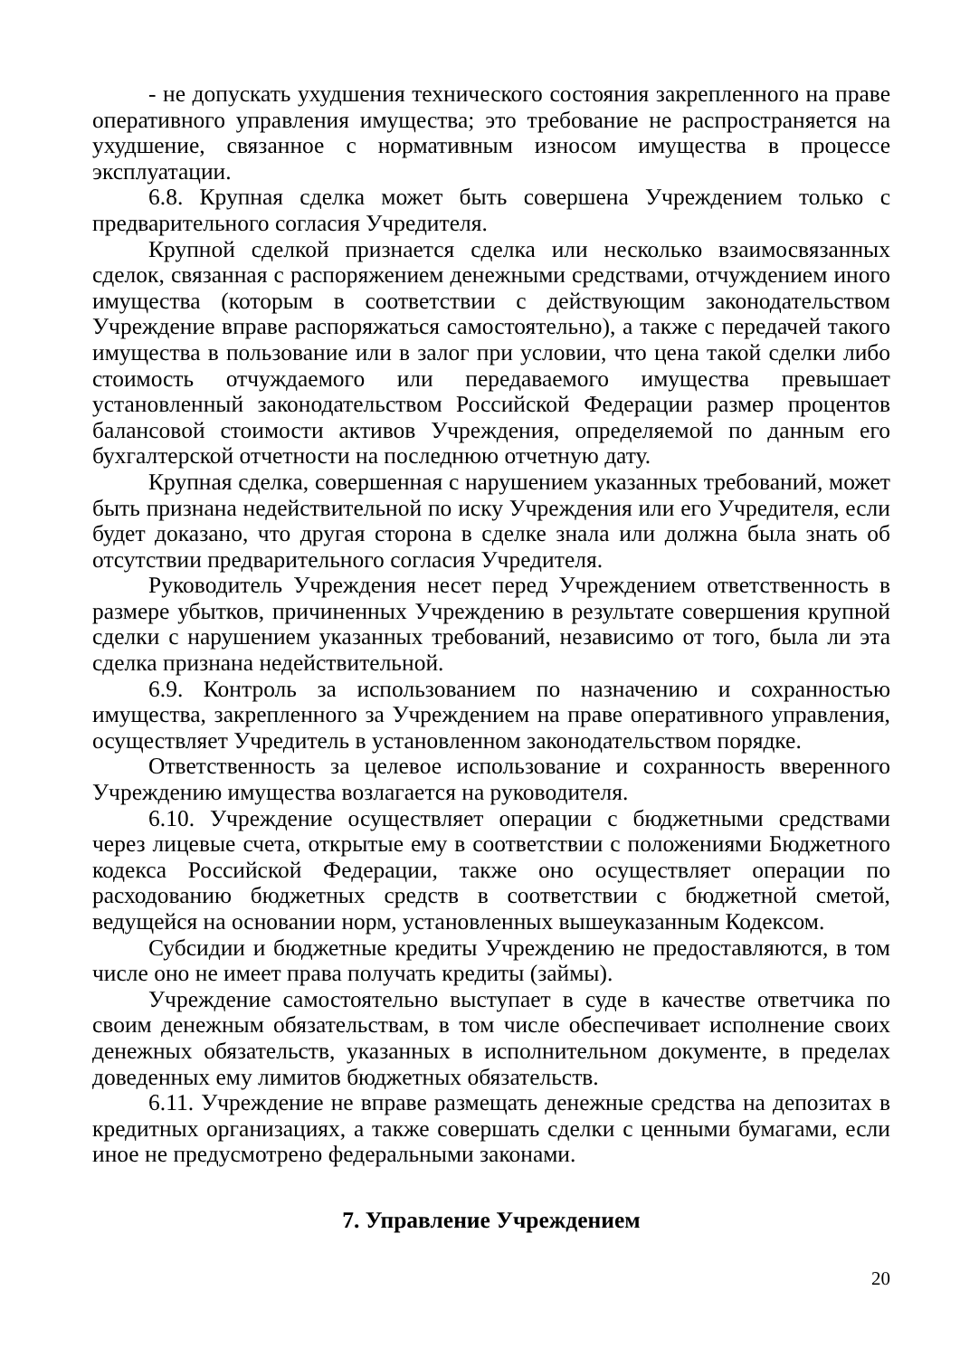- не допускать ухудшения технического состояния закрепленного на праве оперативного управления имущества; это требование не распространяется на ухудшение, связанное с нормативным износом имущества в процессе эксплуатации.
6.8. Крупная сделка может быть совершена Учреждением только с предварительного согласия Учредителя.
Крупной сделкой признается сделка или несколько взаимосвязанных сделок, связанная с распоряжением денежными средствами, отчуждением иного имущества (которым в соответствии с действующим законодательством Учреждение вправе распоряжаться самостоятельно), а также с передачей такого имущества в пользование или в залог при условии, что цена такой сделки либо стоимость отчуждаемого или передаваемого имущества превышает установленный законодательством Российской Федерации размер процентов балансовой стоимости активов Учреждения, определяемой по данным его бухгалтерской отчетности на последнюю отчетную дату.
Крупная сделка, совершенная с нарушением указанных требований, может быть признана недействительной по иску Учреждения или его Учредителя, если будет доказано, что другая сторона в сделке знала или должна была знать об отсутствии предварительного согласия Учредителя.
Руководитель Учреждения несет перед Учреждением ответственность в размере убытков, причиненных Учреждению в результате совершения крупной сделки с нарушением указанных требований, независимо от того, была ли эта сделка признана недействительной.
6.9. Контроль за использованием по назначению и сохранностью имущества, закрепленного за Учреждением на праве оперативного управления, осуществляет Учредитель в установленном законодательством порядке.
Ответственность за целевое использование и сохранность вверенного Учреждению имущества возлагается на руководителя.
6.10. Учреждение осуществляет операции с бюджетными средствами через лицевые счета, открытые ему в соответствии с положениями Бюджетного кодекса Российской Федерации, также оно осуществляет операции по расходованию бюджетных средств в соответствии с бюджетной сметой, ведущейся на основании норм, установленных вышеуказанным Кодексом.
Субсидии и бюджетные кредиты Учреждению не предоставляются, в том числе оно не имеет права получать кредиты (займы).
Учреждение самостоятельно выступает в суде в качестве ответчика по своим денежным обязательствам, в том числе обеспечивает исполнение своих денежных обязательств, указанных в исполнительном документе, в пределах доведенных ему лимитов бюджетных обязательств.
6.11. Учреждение не вправе размещать денежные средства на депозитах в кредитных организациях, а также совершать сделки с ценными бумагами, если иное не предусмотрено федеральными законами.
7. Управление Учреждением
20